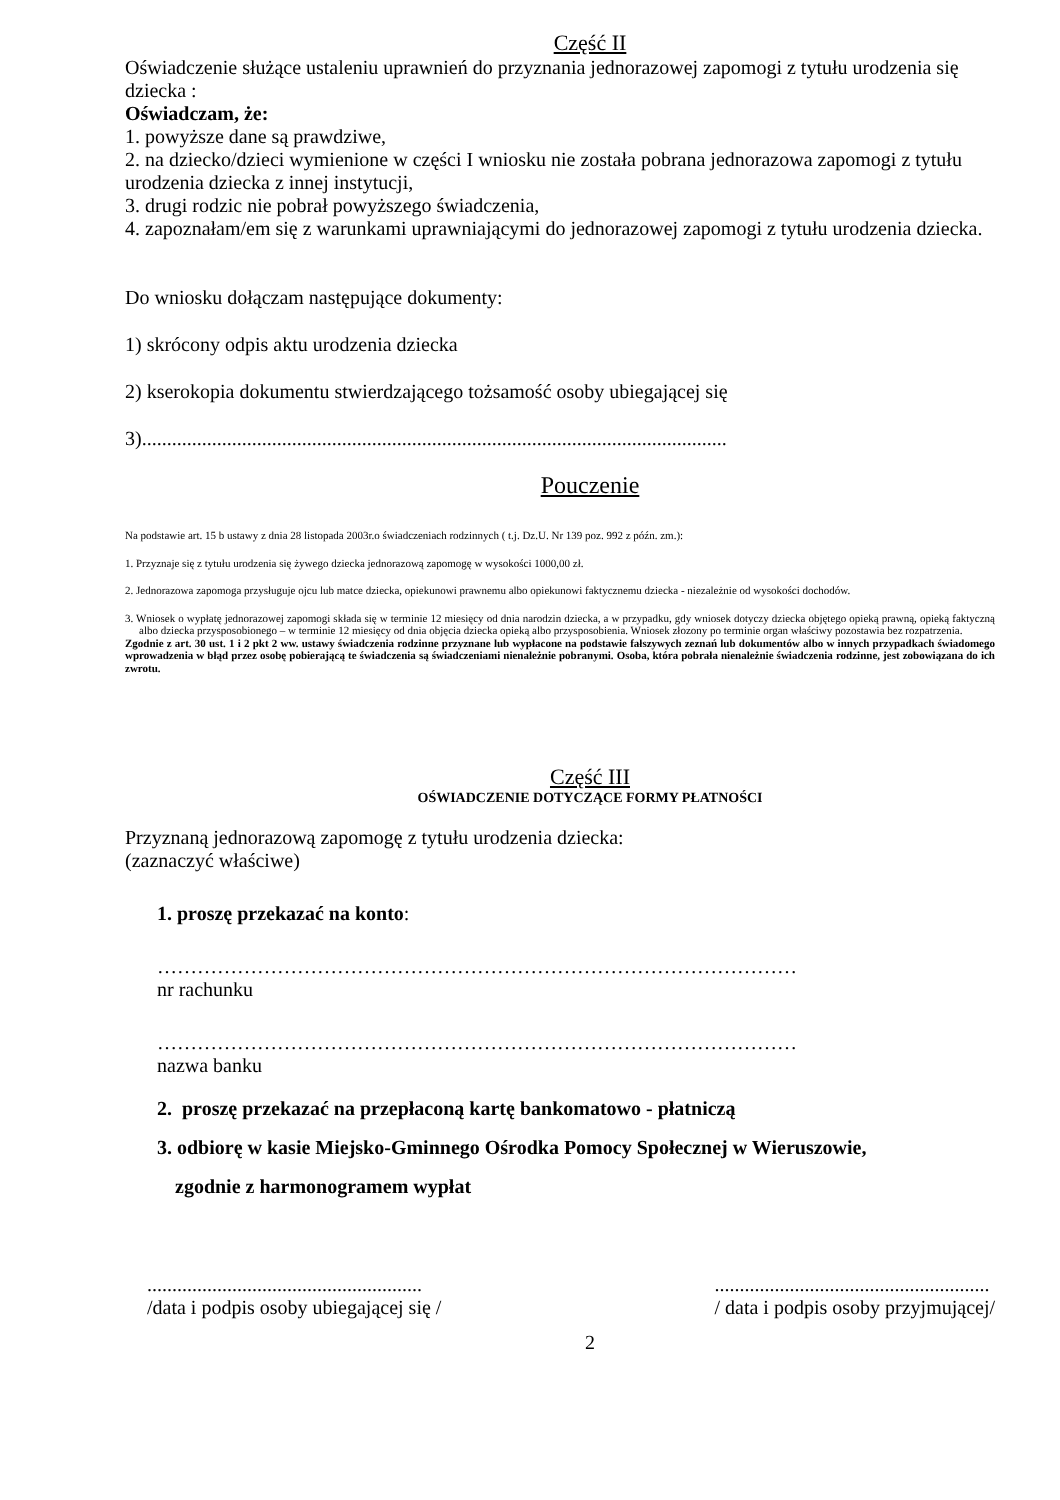Część II
Oświadczenie służące ustaleniu uprawnień do przyznania jednorazowej zapomogi z tytułu urodzenia się dziecka :
Oświadczam, że:
1. powyższe dane są prawdziwe,
2. na dziecko/dzieci wymienione w części I wniosku nie została pobrana jednorazowa zapomogi z tytułu urodzenia dziecka z innej instytucji,
3. drugi rodzic nie pobrał powyższego świadczenia,
4. zapoznałam/em się z warunkami uprawniającymi do jednorazowej zapomogi z tytułu urodzenia dziecka.
Do wniosku dołączam następujące dokumenty:
1) skrócony odpis aktu urodzenia dziecka
2) kserokopia dokumentu stwierdzającego tożsamość osoby ubiegającej się
3).....................................................................................................................
Pouczenie
Na podstawie art. 15 b ustawy z dnia 28 listopada 2003r.o świadczeniach rodzinnych ( t.j. Dz.U. Nr 139 poz. 992 z późn. zm.):
1. Przyznaje się z tytułu urodzenia się żywego dziecka jednorazową zapomogę w wysokości 1000,00 zł.
2. Jednorazowa zapomoga przysługuje ojcu lub matce dziecka, opiekunowi prawnemu albo opiekunowi faktycznemu dziecka - niezależnie od wysokości dochodów.
3. Wniosek o wypłatę jednorazowej zapomogi składa się w terminie 12 miesięcy od dnia narodzin dziecka, a w przypadku, gdy wniosek dotyczy dziecka objętego opieką prawną, opieką faktyczną albo dziecka przysposobionego – w terminie 12 miesięcy od dnia objęcia dziecka opieką albo przysposobienia. Wniosek złozony po terminie organ właściwy pozostawia bez rozpatrzenia.
Zgodnie z art. 30 ust. 1 i 2 pkt 2 ww. ustawy świadczenia rodzinne przyznane lub wypłacone na podstawie fałszywych zeznań lub dokumentów albo w innych przypadkach świadomego wprowadzenia w błąd przez osobę pobierającą te świadczenia są świadczeniami nienależnie pobranymi. Osoba, która pobrała nienależnie świadczenia rodzinne, jest zobowiązana do ich zwrotu.
Część III
OŚWIADCZENIE DOTYCZĄCE FORMY PŁATNOŚCI
Przyznaną jednorazową zapomogę z tytułu urodzenia dziecka:
(zaznaczyć właściwe)
1. proszę przekazać na konto:
……………………………………………………………………………………
nr rachunku
……………………………………………………………………………………
nazwa banku
2. proszę przekazać na przepłaconą kartę bankomatowo - płatniczą
3. odbiorę w kasie Miejsko-Gminnego Ośrodka Pomocy Społecznej w Wieruszowie,
zgodnie z harmonogramem wypłat
.......................................................
/data i podpis osoby ubiegającej się /
.......................................................
/ data i podpis osoby przyjmującej/
2